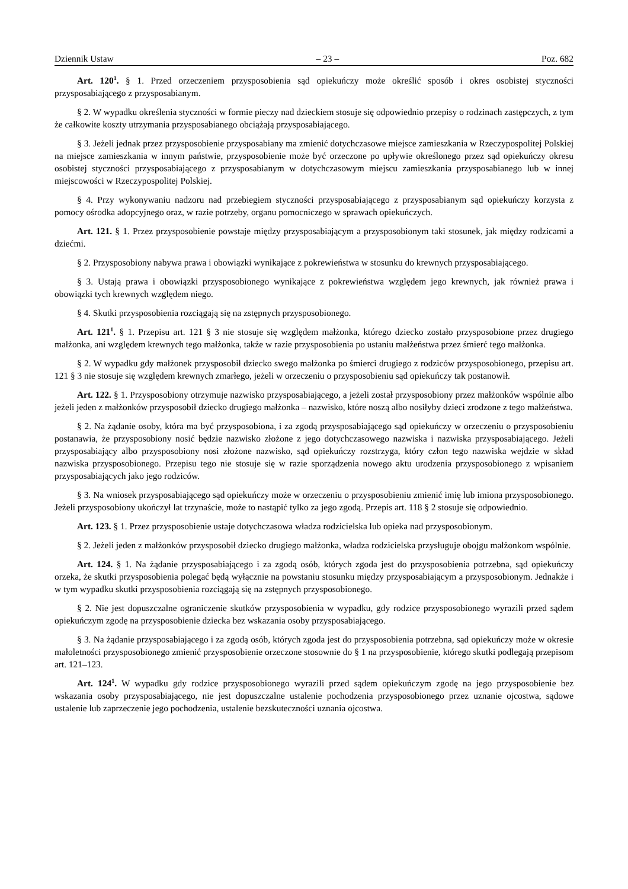Dziennik Ustaw – 23 – Poz. 682
Art. 120<sup>1</sup>. § 1. Przed orzeczeniem przysposobienia sąd opiekuńczy może określić sposób i okres osobistej styczności przysposabiającego z przysposabianym.
§ 2. W wypadku określenia styczności w formie pieczy nad dzieckiem stosuje się odpowiednio przepisy o rodzinach zastępczych, z tym że całkowite koszty utrzymania przysposabianego obciążają przysposabiającego.
§ 3. Jeżeli jednak przez przysposobienie przysposabiany ma zmienić dotychczasowe miejsce zamieszkania w Rzeczypospolitej Polskiej na miejsce zamieszkania w innym państwie, przysposobienie może być orzeczone po upływie określonego przez sąd opiekuńczy okresu osobistej styczności przysposabiającego z przysposabianym w dotychczasowym miejscu zamieszkania przysposabianego lub w innej miejscowości w Rzeczypospolitej Polskiej.
§ 4. Przy wykonywaniu nadzoru nad przebiegiem styczności przysposabiającego z przysposabianym sąd opiekuńczy korzysta z pomocy ośrodka adopcyjnego oraz, w razie potrzeby, organu pomocniczego w sprawach opiekuńczych.
Art. 121. § 1. Przez przysposobienie powstaje między przysposabiającym a przysposobionym taki stosunek, jak między rodzicami a dziećmi.
§ 2. Przysposobiony nabywa prawa i obowiązki wynikające z pokrewieństwa w stosunku do krewnych przysposabiającego.
§ 3. Ustają prawa i obowiązki przysposobionego wynikające z pokrewieństwa względem jego krewnych, jak również prawa i obowiązki tych krewnych względem niego.
§ 4. Skutki przysposobienia rozciągają się na zstępnych przysposobionego.
Art. 121<sup>1</sup>. § 1. Przepisu art. 121 § 3 nie stosuje się względem małżonka, którego dziecko zostało przysposobione przez drugiego małżonka, ani względem krewnych tego małżonka, także w razie przysposobienia po ustaniu małżeństwa przez śmierć tego małżonka.
§ 2. W wypadku gdy małżonek przysposobił dziecko swego małżonka po śmierci drugiego z rodziców przysposobionego, przepisu art. 121 § 3 nie stosuje się względem krewnych zmarłego, jeżeli w orzeczeniu o przysposobieniu sąd opiekuńczy tak postanowił.
Art. 122. § 1. Przysposobiony otrzymuje nazwisko przysposabiającego, a jeżeli został przysposobiony przez małżonków wspólnie albo jeżeli jeden z małżonków przysposobił dziecko drugiego małżonka – nazwisko, które noszą albo nosiłyby dzieci zrodzone z tego małżeństwa.
§ 2. Na żądanie osoby, która ma być przysposobiona, i za zgodą przysposabiającego sąd opiekuńczy w orzeczeniu o przysposobieniu postanawia, że przysposobiony nosić będzie nazwisko złożone z jego dotychczasowego nazwiska i nazwiska przysposabiającego. Jeżeli przysposabiający albo przysposobiony nosi złożone nazwisko, sąd opiekuńczy rozstrzyga, który człon tego nazwiska wejdzie w skład nazwiska przysposobionego. Przepisu tego nie stosuje się w razie sporządzenia nowego aktu urodzenia przysposobionego z wpisaniem przysposabiających jako jego rodziców.
§ 3. Na wniosek przysposabiającego sąd opiekuńczy może w orzeczeniu o przysposobieniu zmienić imię lub imiona przysposobionego. Jeżeli przysposobiony ukończył lat trzynaście, może to nastąpić tylko za jego zgodą. Przepis art. 118 § 2 stosuje się odpowiednio.
Art. 123. § 1. Przez przysposobienie ustaje dotychczasowa władza rodzicielska lub opieka nad przysposobionym.
§ 2. Jeżeli jeden z małżonków przysposobił dziecko drugiego małżonka, władza rodzicielska przysługuje obojgu małżonkom wspólnie.
Art. 124. § 1. Na żądanie przysposabiającego i za zgodą osób, których zgoda jest do przysposobienia potrzebna, sąd opiekuńczy orzeka, że skutki przysposobienia polegać będą wyłącznie na powstaniu stosunku między przysposabiającym a przysposobionym. Jednakże i w tym wypadku skutki przysposobienia rozciągają się na zstępnych przysposobionego.
§ 2. Nie jest dopuszczalne ograniczenie skutków przysposobienia w wypadku, gdy rodzice przysposobionego wyrazili przed sądem opiekuńczym zgodę na przysposobienie dziecka bez wskazania osoby przysposabiającego.
§ 3. Na żądanie przysposabiającego i za zgodą osób, których zgoda jest do przysposobienia potrzebna, sąd opiekuńczy może w okresie małoletności przysposobionego zmienić przysposobienie orzeczone stosownie do § 1 na przysposobienie, którego skutki podlegają przepisom art. 121–123.
Art. 124<sup>1</sup>. W wypadku gdy rodzice przysposobionego wyrazili przed sądem opiekuńczym zgodę na jego przysposobienie bez wskazania osoby przysposabiającego, nie jest dopuszczalne ustalenie pochodzenia przysposobionego przez uznanie ojcostwa, sądowe ustalenie lub zaprzeczenie jego pochodzenia, ustalenie bezskuteczności uznania ojcostwa.